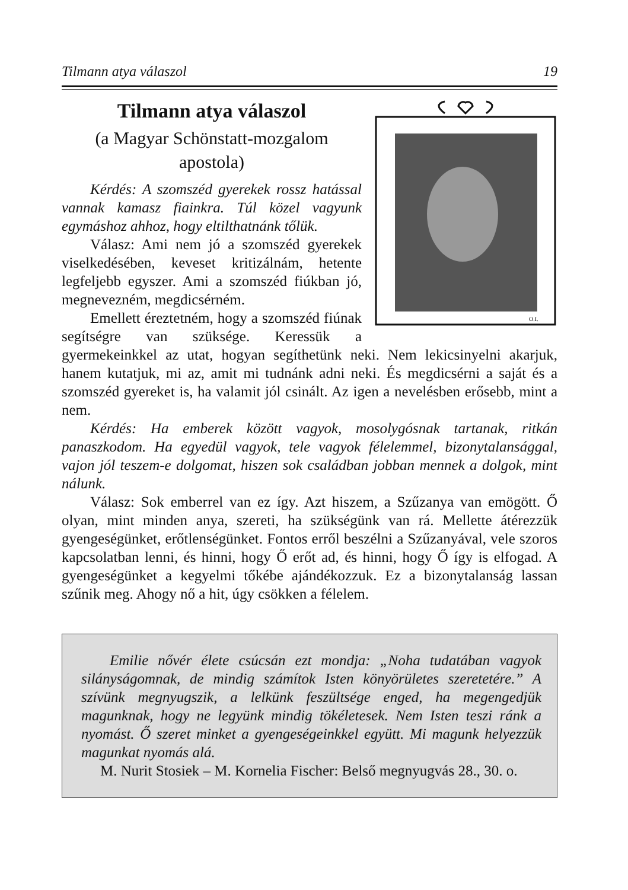Tilmann atya válaszol 19
O.I.
Tilmann atya válaszol
(a Magyar Schönstatt-mozgalom apostola)
Kérdés: A szomszéd gyerekek rossz hatással vannak kamasz fiainkra. Túl közel vagyunk egymáshoz ahhoz, hogy eltilthatnánk tőlük.
Válasz: Ami nem jó a szomszéd gyerekek viselkedésében, keveset kritizálnám, hetente legfeljebb egyszer. Ami a szomszéd fiúkban jó, megnevezném, megdicsérném.
Emellett éreztetném, hogy a szomszéd fiúnak segítségre van szüksége. Keressük a gyermekeinkkel az utat, hogyan segíthetünk neki. Nem lekicsinyelni akarjuk, hanem kutatjuk, mi az, amit mi tudnánk adni neki. És megdicsérni a saját és a szomszéd gyereket is, ha valamit jól csinált. Az igen a nevelésben erősebb, mint a nem.
Kérdés: Ha emberek között vagyok, mosolygósnak tartanak, ritkán panaszkodom. Ha egyedül vagyok, tele vagyok félelemmel, bizonytalansággal, vajon jól teszem-e dolgomat, hiszen sok családban jobban mennek a dolgok, mint nálunk.
Válasz: Sok emberrel van ez így. Azt hiszem, a Szűzanya van emögött. Ő olyan, mint minden anya, szereti, ha szükségünk van rá. Mellette átérezzük gyengeségünket, erőtlenségünket. Fontos erről beszélni a Szűzanyával, vele szoros kapcsolatban lenni, és hinni, hogy Ő erőt ad, és hinni, hogy Ő így is elfogad. A gyengeségünket a kegyelmi tőkébe ajándékozzuk. Ez a bizonytalanság lassan szűnik meg. Ahogy nő a hit, úgy csökken a félelem.
Emilie nővér élete csúcsán ezt mondja: „Noha tudatában vagyok silányságomnak, de mindig számítok Isten könyörületes szeretetére.” A szívünk megnyugszik, a lelkünk feszültsége enged, ha megengedjük magunknak, hogy ne legyünk mindig tökéletesek. Nem Isten teszi ránk a nyomást. Ő szeret minket a gyengeségeinkkel együtt. Mi magunk helyezzük magunkat nyomás alá.
M. Nurit Stosiek – M. Kornelia Fischer: Belső megnyugvás 28., 30. o.